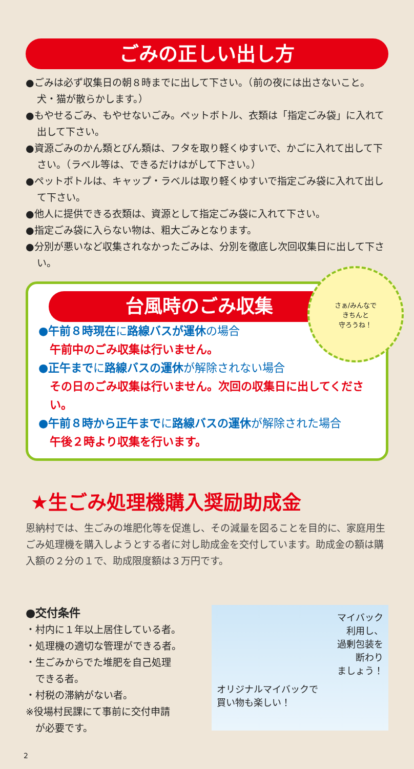ごみの正しい出し方
●ごみは必ず収集日の朝８時までに出して下さい。（前の夜には出さないこと。犬・猫が散らかします。）
●もやせるごみ、もやせないごみ。ペットボトル、衣類は「指定ごみ袋」に入れて出して下さい。
●資源ごみのかん類とびん類は、フタを取り軽くゆすいで、かごに入れて出して下さい。（ラベル等は、できるだけはがして下さい。）
●ペットボトルは、キャップ・ラベルは取り軽くゆすいで指定ごみ袋に入れて出して下さい。
●他人に提供できる衣類は、資源として指定ごみ袋に入れて下さい。
●指定ごみ袋に入らない物は、粗大ごみとなります。
●分別が悪いなど収集されなかったごみは、分別を徹底し次回収集日に出して下さい。
さぁ/みんなで
きちんと
守ろうね！
台風時のごみ収集
●午前８時現在に路線バスが運休の場合
午前中のごみ収集は行いません。
●正午までに路線バスの運休が解除されない場合
その日のごみ収集は行いません。次回の収集日に出してください。
●午前８時から正午までに路線バスの運休が解除された場合
午後２時より収集を行います。
★生ごみ処理機購入奨励助成金
恩納村では、生ごみの堆肥化等を促進し、その減量を図ることを目的に、家庭用生ごみ処理機を購入しようとする者に対し助成金を交付しています。助成金の額は購入額の２分の１で、助成限度額は３万円です。
●交付条件
・村内に１年以上居住している者。
・処理機の適切な管理ができる者。
・生ごみからでた堆肥を自己処理
　できる者。
・村税の滞納がない者。
※役場村民課にて事前に交付申請
　が必要です。
マイバック
利用し、
過剰包装を
断わり
ましょう！
オリジナルマイバックで
買い物も楽しい！
2